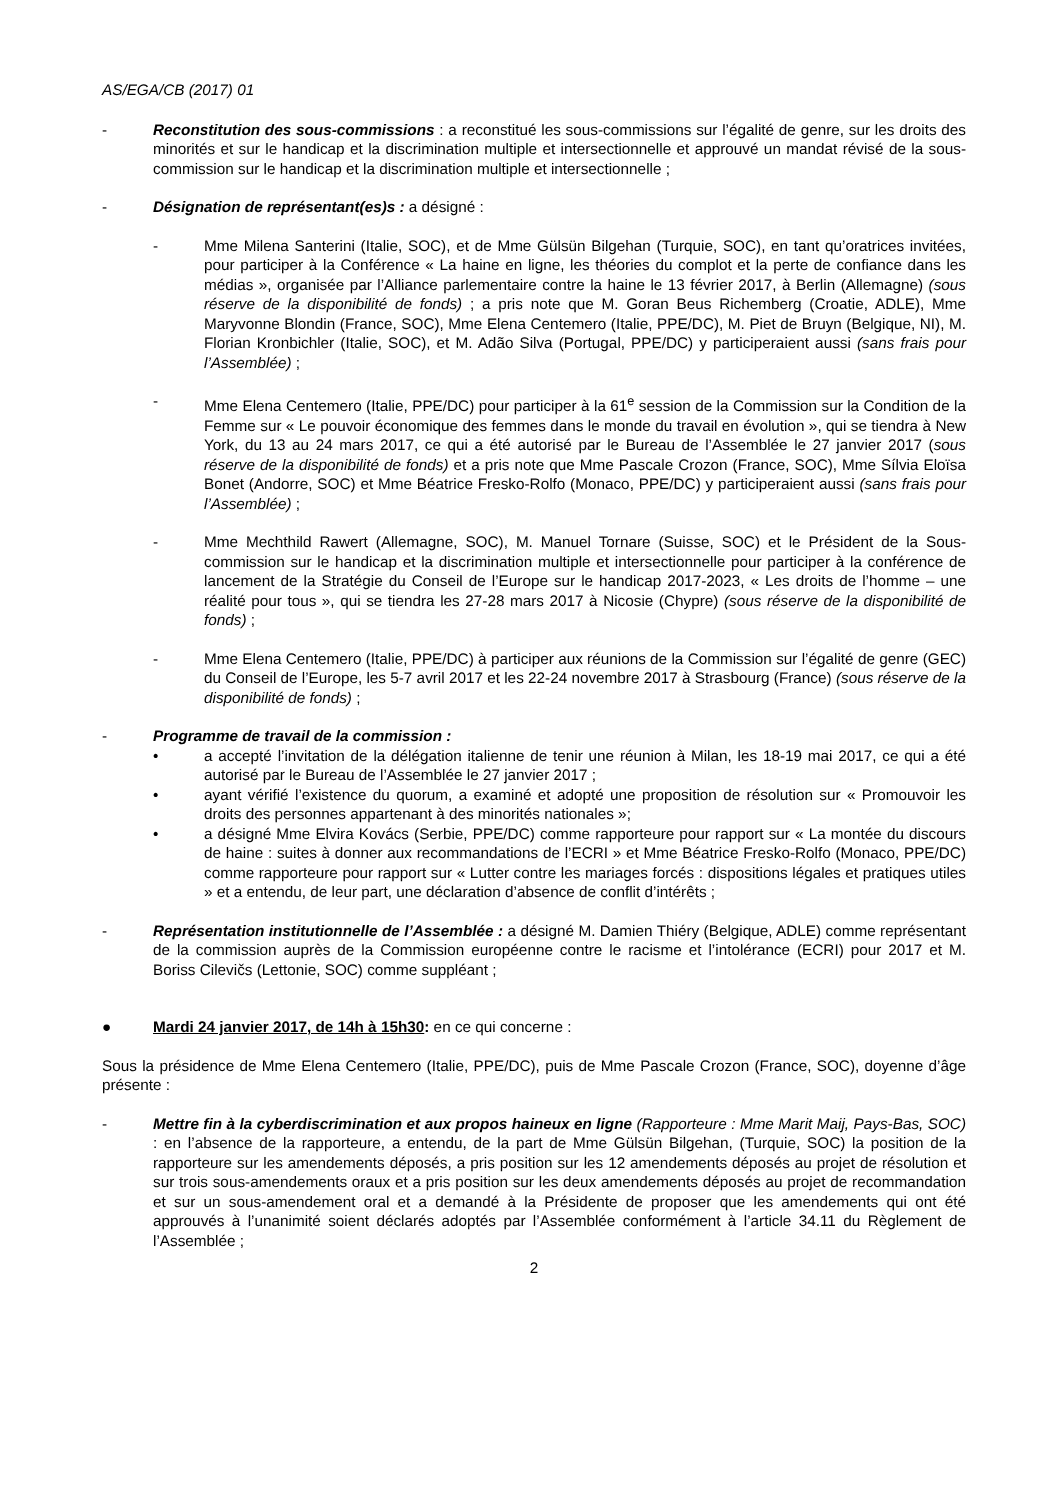AS/EGA/CB (2017) 01
- Reconstitution des sous-commissions : a reconstitué les sous-commissions sur l’égalité de genre, sur les droits des minorités et sur le handicap et la discrimination multiple et intersectionnelle et approuvé un mandat révisé de la sous-commission sur le handicap et la discrimination multiple et intersectionnelle ;
- Désignation de représentant(es)s : a désigné :
- Mme Milena Santerini (Italie, SOC), et de Mme Gülsün Bilgehan (Turquie, SOC), en tant qu’oratrices invitées, pour participer à la Conférence « La haine en ligne, les théories du complot et la perte de confiance dans les médias », organisée par l’Alliance parlementaire contre la haine le 13 février 2017, à Berlin (Allemagne) (sous réserve de la disponibilité de fonds) ; a pris note que M. Goran Beus Richemberg (Croatie, ADLE), Mme Maryvonne Blondin (France, SOC), Mme Elena Centemero (Italie, PPE/DC), M. Piet de Bruyn (Belgique, NI), M. Florian Kronbichler (Italie, SOC), et M. Adão Silva (Portugal, PPE/DC) y participeraient aussi (sans frais pour l’Assemblée) ;
- Mme Elena Centemero (Italie, PPE/DC) pour participer à la 61<sup>e</sup> session de la Commission sur la Condition de la Femme sur « Le pouvoir économique des femmes dans le monde du travail en évolution », qui se tiendra à New York, du 13 au 24 mars 2017, ce qui a été autorisé par le Bureau de l’Assemblée le 27 janvier 2017 (sous réserve de la disponibilité de fonds) et a pris note que Mme Pascale Crozon (France, SOC), Mme Sílvia Eloïsa Bonet (Andorre, SOC) et Mme Béatrice Fresko-Rolfo (Monaco, PPE/DC) y participeraient aussi (sans frais pour l’Assemblée) ;
- Mme Mechthild Rawert (Allemagne, SOC), M. Manuel Tornare (Suisse, SOC) et le Président de la Sous-commission sur le handicap et la discrimination multiple et intersectionnelle pour participer à la conférence de lancement de la Stratégie du Conseil de l’Europe sur le handicap 2017-2023, « Les droits de l’homme – une réalité pour tous », qui se tiendra les 27-28 mars 2017 à Nicosie (Chypre) (sous réserve de la disponibilité de fonds) ;
- Mme Elena Centemero (Italie, PPE/DC) à participer aux réunions de la Commission sur l’égalité de genre (GEC) du Conseil de l’Europe, les 5-7 avril 2017 et les 22-24 novembre 2017 à Strasbourg (France) (sous réserve de la disponibilité de fonds) ;
- Programme de travail de la commission :
• a accepté l’invitation de la délégation italienne de tenir une réunion à Milan, les 18-19 mai 2017, ce qui a été autorisé par le Bureau de l’Assemblée le 27 janvier 2017 ;
• ayant vérifié l’existence du quorum, a examiné et adopté une proposition de résolution sur « Promouvoir les droits des personnes appartenant à des minorités nationales »;
• a désigné Mme Elvira Kovács (Serbie, PPE/DC) comme rapporteure pour rapport sur « La montée du discours de haine : suites à donner aux recommandations de l’ECRI » et Mme Béatrice Fresko-Rolfo (Monaco, PPE/DC) comme rapporteure pour rapport sur « Lutter contre les mariages forcés : dispositions légales et pratiques utiles » et a entendu, de leur part, une déclaration d’absence de conflit d’intérêts ;
- Représentation institutionnelle de l’Assemblée : a désigné M. Damien Thiéry (Belgique, ADLE) comme représentant de la commission auprès de la Commission européenne contre le racisme et l’intolérance (ECRI) pour 2017 et M. Boriss Cilevičs (Lettonie, SOC) comme suppléant ;
● Mardi 24 janvier 2017, de 14h à 15h30: en ce qui concerne :
Sous la présidence de Mme Elena Centemero (Italie, PPE/DC), puis de Mme Pascale Crozon (France, SOC), doyenne d’âge présente :
- Mettre fin à la cyberdiscrimination et aux propos haineux en ligne (Rapporteure : Mme Marit Maij, Pays-Bas, SOC) : en l’absence de la rapporteure, a entendu, de la part de Mme Gülsün Bilgehan, (Turquie, SOC) la position de la rapporteure sur les amendements déposés, a pris position sur les 12 amendements déposés au projet de résolution et sur trois sous-amendements oraux et a pris position sur les deux amendements déposés au projet de recommandation et sur un sous-amendement oral et a demandé à la Présidente de proposer que les amendements qui ont été approuvés à l’unanimité soient déclarés adoptés par l’Assemblée conformément à l’article 34.11 du Règlement de l’Assemblée ;
2